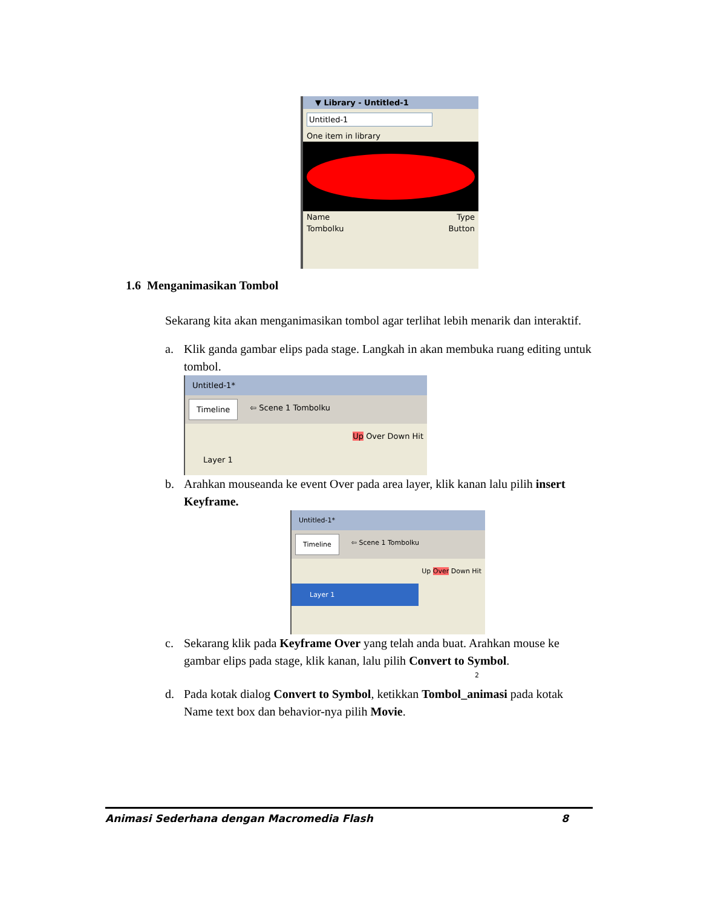▼ Library - Untitled-1
Untitled-1
One item in library
Name Type
Tombolku Button
1.6 Menganimasikan Tombol
Sekarang kita akan menganimasikan tombol agar terlihat lebih menarik dan interaktif.
a. Klik ganda gambar elips pada stage. Langkah in akan membuka ruang editing untuk tombol.
Untitled-1*
Timeline ⇦ Scene 1 Tombolku
Up Over Down Hit
Layer 1
b. Arahkan mouseanda ke event Over pada area layer, klik kanan lalu pilih insert Keyframe.
Untitled-1*
Timeline ⇦ Scene 1 Tombolku
Up Over Down Hit
Layer 1
2
c. Sekarang klik pada Keyframe Over yang telah anda buat. Arahkan mouse ke gambar elips pada stage, klik kanan, lalu pilih Convert to Symbol.
d. Pada kotak dialog Convert to Symbol, ketikkan Tombol_animasi pada kotak Name text box dan behavior-nya pilih Movie.
Animasi Sederhana dengan Macromedia Flash 8